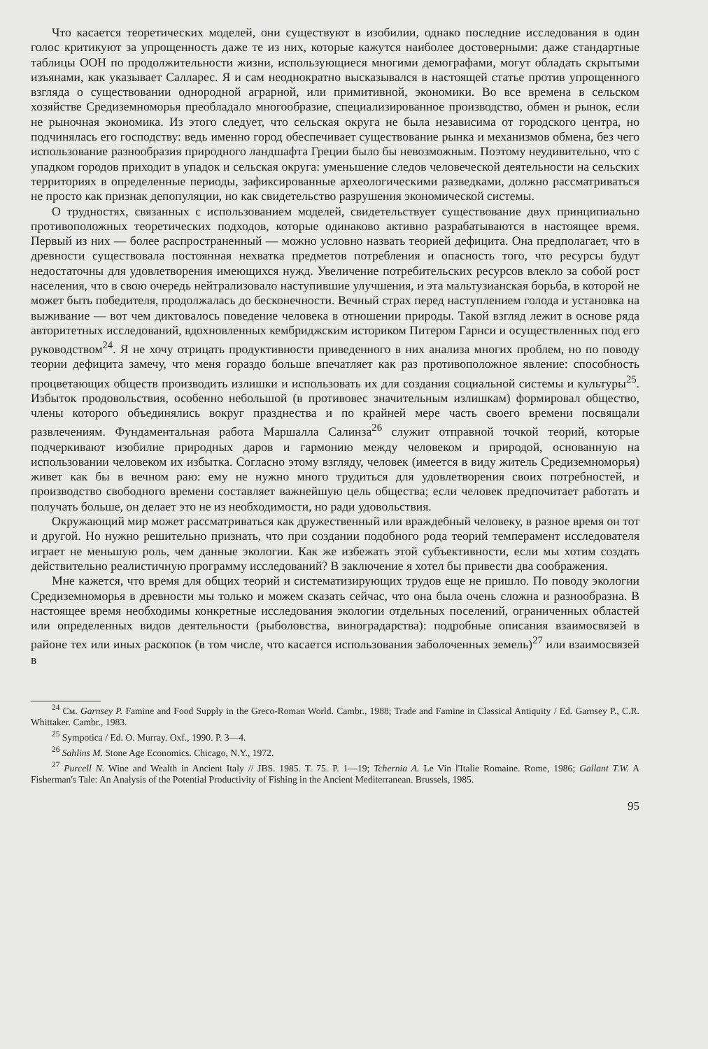Что касается теоретических моделей, они существуют в изобилии, однако последние исследования в один голос критикуют за упрощенность даже те из них, которые кажутся наиболее достоверными: даже стандартные таблицы ООН по продолжительности жизни, использующиеся многими демографами, могут обладать скрытыми изъянами, как указывает Салларес. Я и сам неоднократно высказывался в настоящей статье против упрощенного взгляда о существовании однородной аграрной, или примитивной, экономики. Во все времена в сельском хозяйстве Средиземноморья преобладало многообразие, специализированное производство, обмен и рынок, если не рыночная экономика. Из этого следует, что сельская округа не была независима от городского центра, но подчинялась его господству: ведь именно город обеспечивает существование рынка и механизмов обмена, без чего использование разнообразия природного ландшафта Греции было бы невозможным. Поэтому неудивительно, что с упадком городов приходит в упадок и сельская округа: уменьшение следов человеческой деятельности на сельских территориях в определенные периоды, зафиксированные археологическими разведками, должно рассматриваться не просто как признак депопуляции, но как свидетельство разрушения экономической системы.
О трудностях, связанных с использованием моделей, свидетельствует существование двух принципиально противоположных теоретических подходов, которые одинаково активно разрабатываются в настоящее время. Первый из них — более распространенный — можно условно назвать теорией дефицита. Она предполагает, что в древности существовала постоянная нехватка предметов потребления и опасность того, что ресурсы будут недостаточны для удовлетворения имеющихся нужд. Увеличение потребительских ресурсов влекло за собой рост населения, что в свою очередь нейтрализовало наступившие улучшения, и эта мальтузианская борьба, в которой не может быть победителя, продолжалась до бесконечности. Вечный страх перед наступлением голода и установка на выживание — вот чем диктовалось поведение человека в отношении природы. Такой взгляд лежит в основе ряда авторитетных исследований, вдохновленных кембриджским историком Питером Гарнси и осуществленных под его руководством<sup>24</sup>. Я не хочу отрицать продуктивности приведенного в них анализа многих проблем, но по поводу теории дефицита замечу, что меня гораздо больше впечатляет как раз противоположное явление: способность процветающих обществ производить излишки и использовать их для создания социальной системы и культуры<sup>25</sup>. Избыток продовольствия, особенно небольшой (в противовес значительным излишкам) формировал общество, члены которого объединялись вокруг празднества и по крайней мере часть своего времени посвящали развлечениям. Фундаментальная работа Маршалла Салинза<sup>26</sup> служит отправной точкой теорий, которые подчеркивают изобилие природных даров и гармонию между человеком и природой, основанную на использовании человеком их избытка. Согласно этому взгляду, человек (имеется в виду житель Средиземноморья) живет как бы в вечном раю: ему не нужно много трудиться для удовлетворения своих потребностей, и производство свободного времени составляет важнейшую цель общества; если человек предпочитает работать и получать больше, он делает это не из необходимости, но ради удовольствия.
Окружающий мир может рассматриваться как дружественный или враждебный человеку, в разное время он тот и другой. Но нужно решительно признать, что при создании подобного рода теорий темперамент исследователя играет не меньшую роль, чем данные экологии. Как же избежать этой субъективности, если мы хотим создать действительно реалистичную программу исследований? В заключение я хотел бы привести два соображения.
Мне кажется, что время для общих теорий и систематизирующих трудов еще не пришло. По поводу экологии Средиземноморья в древности мы только и можем сказать сейчас, что она была очень сложна и разнообразна. В настоящее время необходимы конкретные исследования экологии отдельных поселений, ограниченных областей или определенных видов деятельности (рыболовства, виноградарства): подробные описания взаимосвязей в районе тех или иных раскопок (в том числе, что касается использования заболоченных земель)<sup>27</sup> или взаимосвязей в
<sup>24</sup> См. Garnsey P. Famine and Food Supply in the Greco-Roman World. Cambr., 1988; Trade and Famine in Classical Antiquity / Ed. Garnsey P., C.R. Whittaker. Cambr., 1983.
<sup>25</sup> Sympotica / Ed. O. Murray. Oxf., 1990. P. 3—4.
<sup>26</sup> Sahlins M. Stone Age Economics. Chicago, N.Y., 1972.
<sup>27</sup> Purcell N. Wine and Wealth in Ancient Italy // JBS. 1985. T. 75. P. 1—19; Tchernia A. Le Vin l'Italie Romaine. Rome, 1986; Gallant T.W. A Fisherman's Tale: An Analysis of the Potential Productivity of Fishing in the Ancient Mediterranean. Brussels, 1985.
95